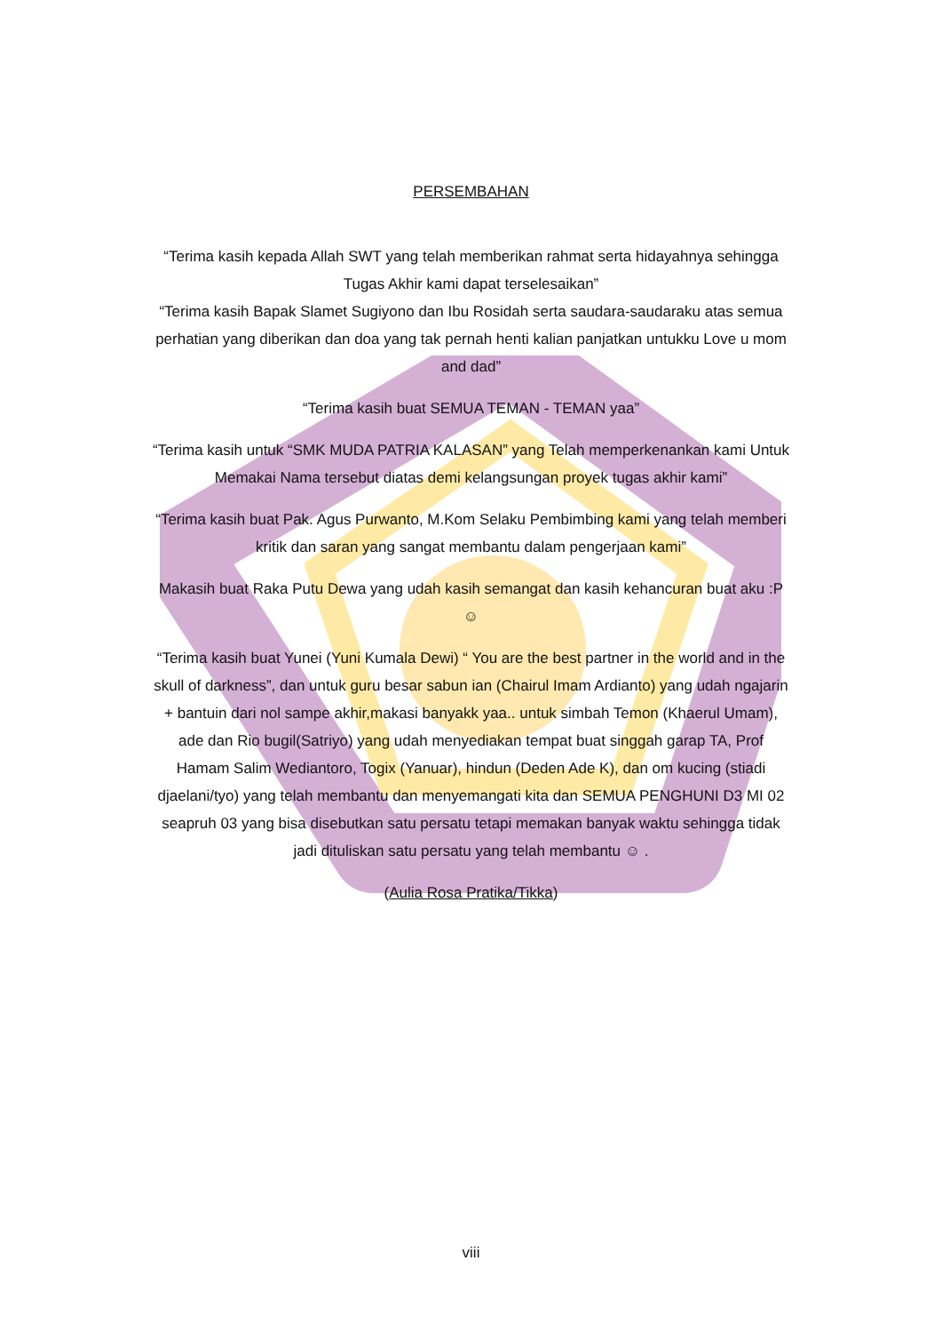PERSEMBAHAN
“Terima kasih kepada Allah SWT yang telah memberikan rahmat serta hidayahnya sehingga Tugas Akhir kami dapat terselesaikan”
“Terima kasih Bapak Slamet Sugiyono dan Ibu Rosidah serta saudara-saudaraku atas semua perhatian yang diberikan dan doa yang tak pernah henti kalian panjatkan untukku Love u mom and dad”
“Terima kasih buat SEMUA TEMAN - TEMAN yaa”
“Terima kasih untuk “SMK MUDA PATRIA KALASAN” yang Telah memperkenankan kami Untuk Memakai Nama tersebut diatas demi kelangsungan proyek tugas akhir kami”
“Terima kasih buat Pak. Agus Purwanto, M.Kom Selaku Pembimbing kami yang telah memberi kritik dan saran yang sangat membantu dalam pengerjaan kami”
Makasih buat Raka Putu Dewa yang udah kasih semangat dan kasih kehancuran buat aku :P ☺
“Terima kasih buat Yunei (Yuni Kumala Dewi) “ You are the best partner in the world and in the skull of darkness”, dan untuk guru besar sabun ian (Chairul Imam Ardianto) yang udah ngajarin + bantuin dari nol sampe akhir,makasi banyakk yaa.. untuk simbah Temon (Khaerul Umam), ade dan Rio bugil(Satriyo) yang udah menyediakan tempat buat singgah garap TA, Prof Hamam Salim Wediantoro, Togix (Yanuar), hindun (Deden Ade K), dan om kucing (stiadi djaelani/tyo) yang telah membantu dan menyemangati kita dan SEMUA PENGHUNI D3 MI 02 seapruh 03 yang bisa disebutkan satu persatu tetapi memakan banyak waktu sehingga tidak jadi dituliskan satu persatu yang telah membantu ☺ .
(Aulia Rosa Pratika/Tikka)
viii